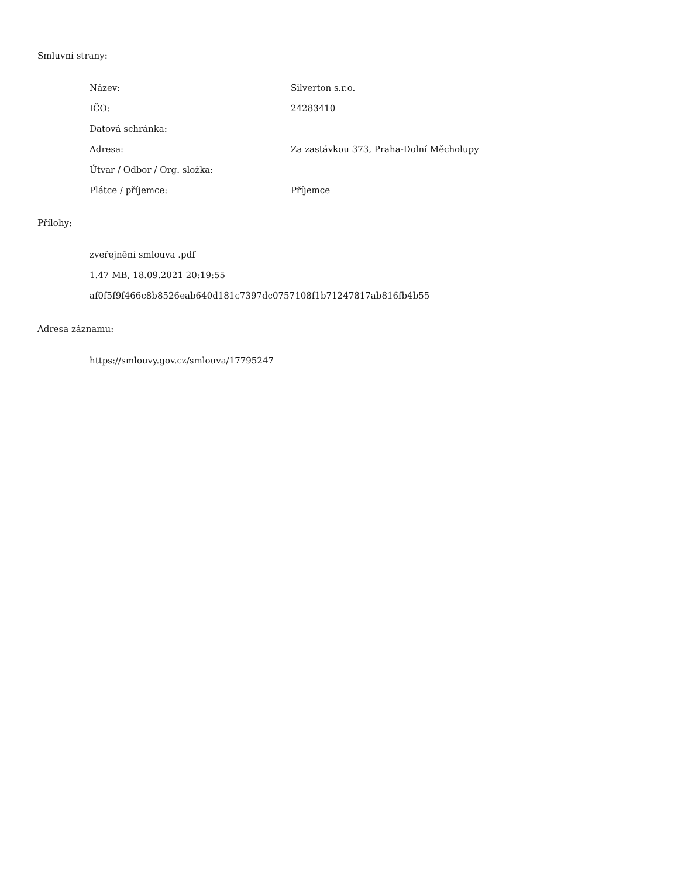Smluvní strany:
| Název: | Silverton s.r.o. |
| IČO: | 24283410 |
| Datová schránka: | |
| Adresa: | Za zastávkou 373, Praha-Dolní Měcholupy |
| Útvar / Odbor / Org. složka: | |
| Plátce / příjemce: | Příjemce |
Přílohy:
zveřejnění smlouva .pdf
1.47 MB, 18.09.2021 20:19:55
af0f5f9f466c8b8526eab640d181c7397dc0757108f1b71247817ab816fb4b55
Adresa záznamu:
https://smlouvy.gov.cz/smlouva/17795247